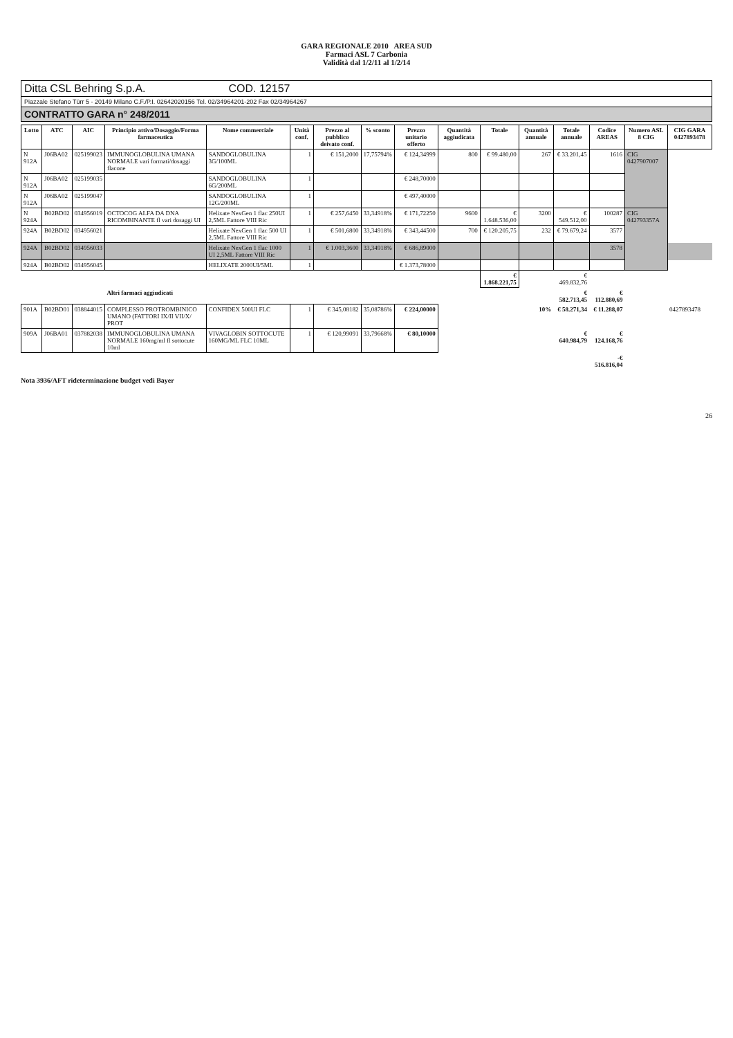GARA REGIONALE 2010 AREA SUD
Farmaci ASL 7 Carbonia
Validità dal 1/2/11 al 1/2/14
Ditta CSL Behring S.p.A. COD. 12157
Piazzale Stefano Türr 5 - 20149 Milano C.F./P.I. 02642020156 Tel. 02/34964201-202 Fax 02/34964267
CONTRATTO GARA n° 248/2011
| Lotto | ATC | AIC | Principio attivo/Dosaggio/Forma farmaceutica | Nome commerciale | Unità conf. | Prezzo al pubblico deivato conf. | % sconto | Prezzo unitario offerto | Quantità aggiudicata | Totale | Quantità annuale | Totale annuale | Codice AREAS | Numero ASL 8 CIG | CIG GARA 0427893478 |
| --- | --- | --- | --- | --- | --- | --- | --- | --- | --- | --- | --- | --- | --- | --- | --- |
| N 912A | J06BA02 | 025199023 | IMMUNOGLOBULINA UMANA NORMALE vari formati/dosaggi flacone | SANDOGLOBULINA 3G/100ML | 1 | € 151,2000 | 17,75794% | € 124,34999 | 800 | € 99.480,00 | 267 | € 33.201,45 | 1616 | CIG 0427907007 | |
| N 912A | J06BA02 | 025199035 | | SANDOGLOBULINA 6G/200ML | 1 | | | € 248,70000 | | | | | | | |
| N 912A | J06BA02 | 025199047 | | SANDOGLOBULINA 12G/200ML | 1 | | | € 497,40000 | | | | | | | |
| N 924A | B02BD02 | 034956019 | OCTOCOG ALFA DA DNA RICOMBINANTE fl vari dosaggi UI | Helixate NexGen 1 flac 250UI 2,5ML Fattore VIII Ric | 1 | € 257,6450 | 33,34918% | € 171,72250 | 9600 | € 1.648.536,00 | 3200 | € 549.512,00 | 100287 | CIG 042793357A | |
| 924A | B02BD02 | 034956021 | | Helixate NexGen 1 flac 500 UI 2,5ML Fattore VIII Ric | 1 | € 501,6800 | 33,34918% | € 343,44500 | 700 | € 120.205,75 | 232 | € 79.679,24 | 3577 | | |
| 924A | B02BD02 | 034956033 | | Helixate NexGen 1 flac 1000 UI 2,5ML Fattore VIII Ric | 1 | € 1.003,3600 | 33,34918% | € 686,89000 | | | | | 3578 | | |
| 924A | B02BD02 | 034956045 | | HELIXATE 2000UI/5ML | 1 | | | € 1.373,78000 | | | | | | | |
| | | | | | | | | | | € 1.868.221,75 | | € 469.832,76 | | | |
| | | | Altri farmaci aggiudicati | | | | | | | | | € 582.713,45 | € 112.880,69 | | |
| 901A | B02BD01 | 038844015 | COMPLESSO PROTROMBINICO UMANO (FATTORI IX/II VII/X/ PROT | CONFIDEX 500UI FLC | 1 | € 345,08182 | 35,08786% | € 224,00000 | | | 10% | € 58.271,34 | € 11.288,07 | | 0427893478 |
| 909A | J06BA01 | 037882038 | IMMUNOGLOBULINA UMANA NORMALE 160mg/ml fl sottocute 10ml | VIVAGLOBIN SOTTOCUTE 160MG/ML FLC 10ML | 1 | € 120,99091 | 33,79668% | € 80,10000 | | | | € 640.984,79 | € 124.168,76 | | |
| | | | | | | | | | | | | | -€ 516.816,04 | | |
Nota 3936/AFT rideterminazione budget vedi Bayer
26